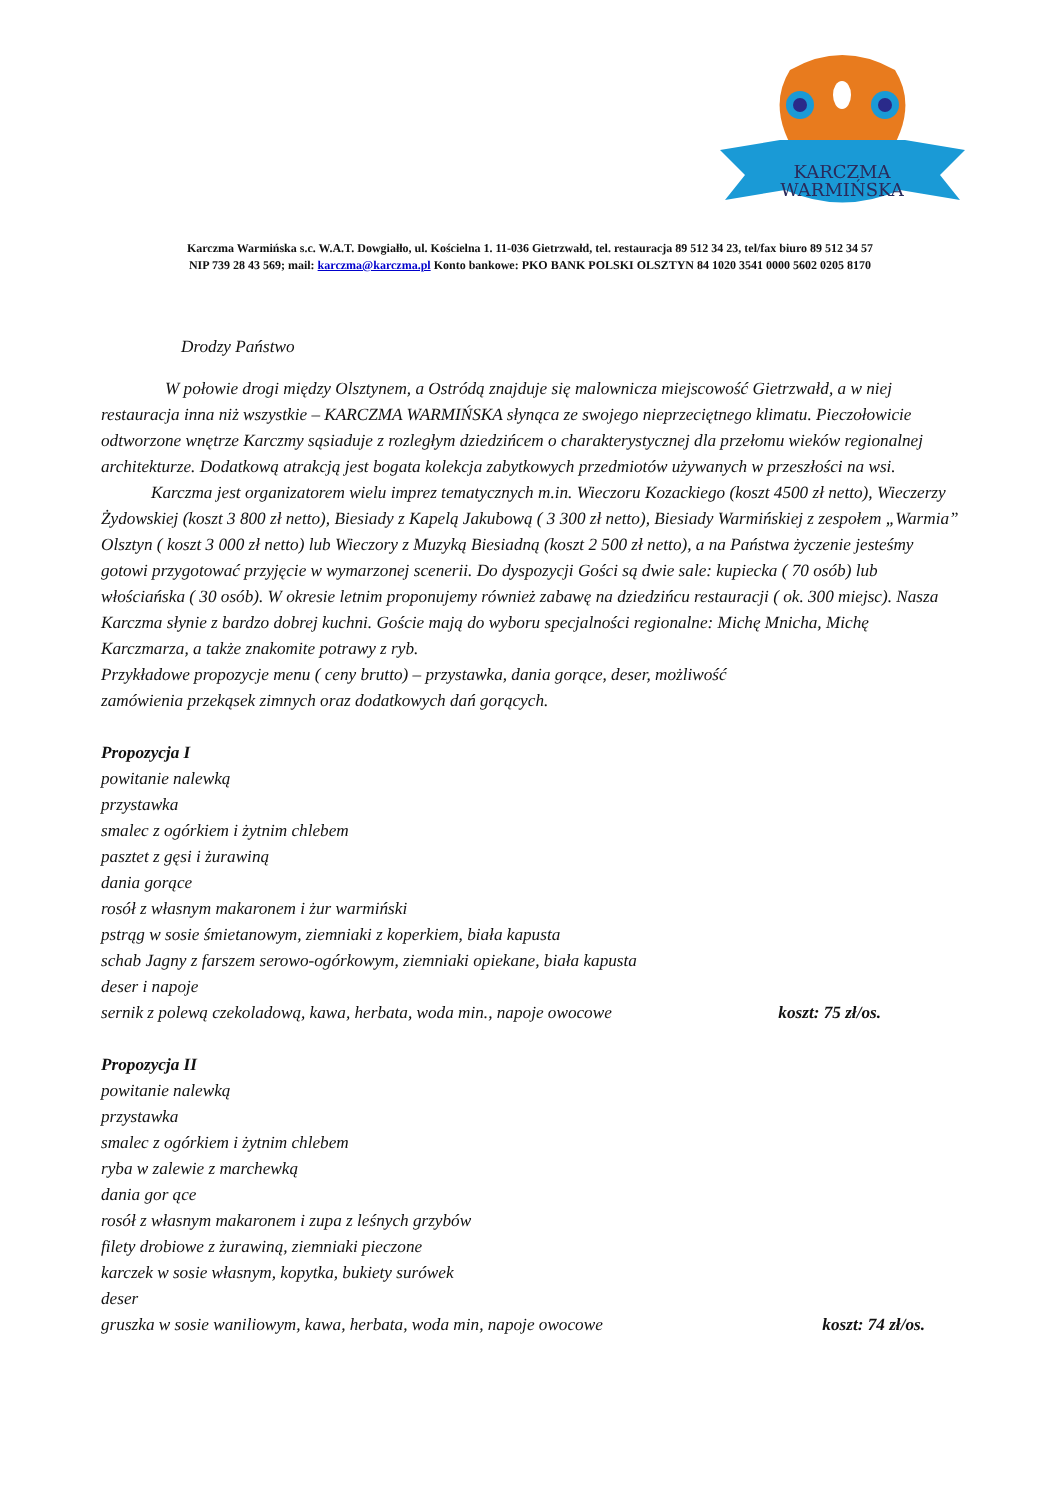KARCZMA
WARMIŃSKA
Karczma Warmińska s.c. W.A.T. Dowgiałło, ul. Kościelna 1. 11-036 Gietrzwałd, tel. restauracja 89 512 34 23, tel/fax biuro 89 512 34 57
NIP 739 28 43 569; mail: karczma@karczma.pl Konto bankowe: PKO BANK POLSKI OLSZTYN 84 1020 3541 0000 5602 0205 8170
Drodzy Państwo
W połowie drogi między Olsztynem, a Ostródą znajduje się malownicza miejscowość Gietrzwałd, a w niej restauracja inna niż wszystkie – KARCZMA WARMIŃSKA słynąca ze swojego nieprzeciętnego klimatu. Pieczołowicie odtworzone wnętrze Karczmy sąsiaduje z rozległym dziedzińcem o charakterystycznej dla przełomu wieków regionalnej architekturze. Dodatkową atrakcją jest bogata kolekcja zabytkowych przedmiotów używanych w przeszłości na wsi.
Karczma jest organizatorem wielu imprez tematycznych m.in. Wieczoru Kozackiego (koszt 4500 zł netto), Wieczerzy Żydowskiej (koszt 3 800 zł netto), Biesiady z Kapelą Jakubową ( 3 300 zł netto), Biesiady Warmińskiej z zespołem „Warmia” Olsztyn ( koszt 3 000 zł netto) lub Wieczory z Muzyką Biesiadną (koszt 2 500 zł netto), a na Państwa życzenie jesteśmy gotowi przygotować przyjęcie w wymarzonej scenerii. Do dyspozycji Gości są dwie sale: kupiecka ( 70 osób) lub włościańska ( 30 osób). W okresie letnim proponujemy również zabawę na dziedzińcu restauracji ( ok. 300 miejsc). Nasza Karczma słynie z bardzo dobrej kuchni. Goście mają do wyboru specjalności regionalne: Michę Mnicha, Michę Karczmarza, a także znakomite potrawy z ryb.
Przykładowe propozycje menu ( ceny brutto) – przystawka, dania gorące, deser, możliwość
zamówienia przekąsek zimnych oraz dodatkowych dań gorących.
Propozycja I
powitanie nalewką
przystawka
smalec z ogórkiem i żytnim chlebem
pasztet z gęsi i żurawiną
dania gorące
rosół z własnym makaronem i żur warmiński
pstrąg w sosie śmietanowym, ziemniaki z koperkiem, biała kapusta
schab Jagny z farszem serowo-ogórkowym, ziemniaki opiekane, biała kapusta
deser i napoje
sernik z polewą czekoladową, kawa, herbata, woda min., napoje owocowe koszt: 75 zł/os.
Propozycja II
powitanie nalewką
przystawka
smalec z ogórkiem i żytnim chlebem
ryba w zalewie z marchewką
dania gor ące
rosół z własnym makaronem i zupa z leśnych grzybów
filety drobiowe z żurawiną, ziemniaki pieczone
karczek w sosie własnym, kopytka, bukiety surówek
deser
gruszka w sosie waniliowym, kawa, herbata, woda min, napoje owocowe koszt: 74 zł/os.